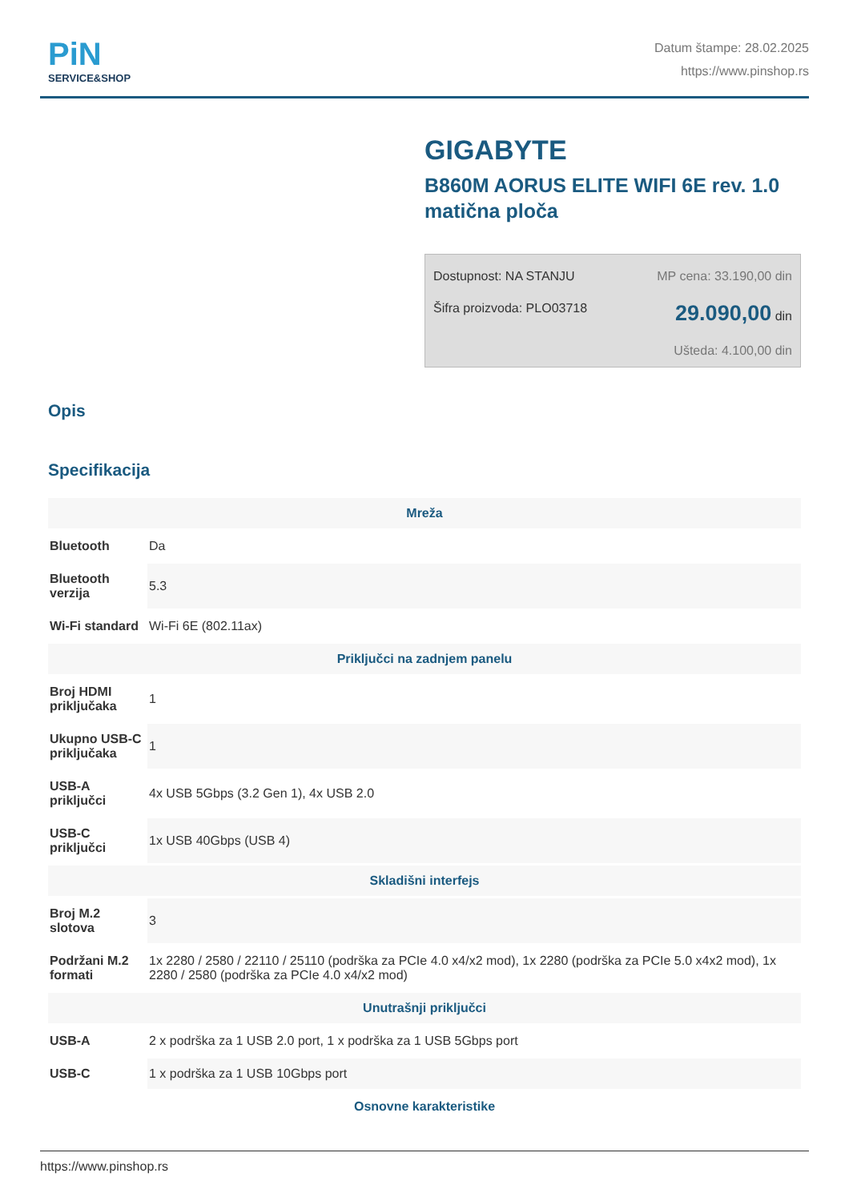PiN
SERVICE&SHOP
Datum štampe: 28.02.2025
https://www.pinshop.rs
GIGABYTE
B860M AORUS ELITE WIFI 6E rev. 1.0 matična ploča
Dostupnost: NA STANJU
Šifra proizvoda: PLO03718
MP cena: 33.190,00 din
29.090,00 din
Ušteda: 4.100,00 din
Opis
Specifikacija
| Mreža | |
| --- | --- |
| Bluetooth | Da |
| Bluetooth verzija | 5.3 |
| Wi-Fi standard | Wi-Fi 6E (802.11ax) |
| Priključci na zadnjem panelu | |
| Broj HDMI priključaka | 1 |
| Ukupno USB-C priključaka | 1 |
| USB-A priključci | 4x USB 5Gbps (3.2 Gen 1), 4x USB 2.0 |
| USB-C priključci | 1x USB 40Gbps (USB 4) |
| Skladišni interfejs | |
| Broj M.2 slotova | 3 |
| Podržani M.2 formati | 1x 2280 / 2580 / 22110 / 25110 (podrška za PCIe 4.0 x4/x2 mod), 1x 2280 (podrška za PCIe 5.0 x4x2 mod), 1x 2280 / 2580 (podrška za PCIe 4.0 x4/x2 mod) |
| Unutrašnji priključci | |
| USB-A | 2 x podrška za 1 USB 2.0 port, 1 x podrška za 1 USB 5Gbps port |
| USB-C | 1 x podrška za 1 USB 10Gbps port |
| Osnovne karakteristike | |
https://www.pinshop.rs